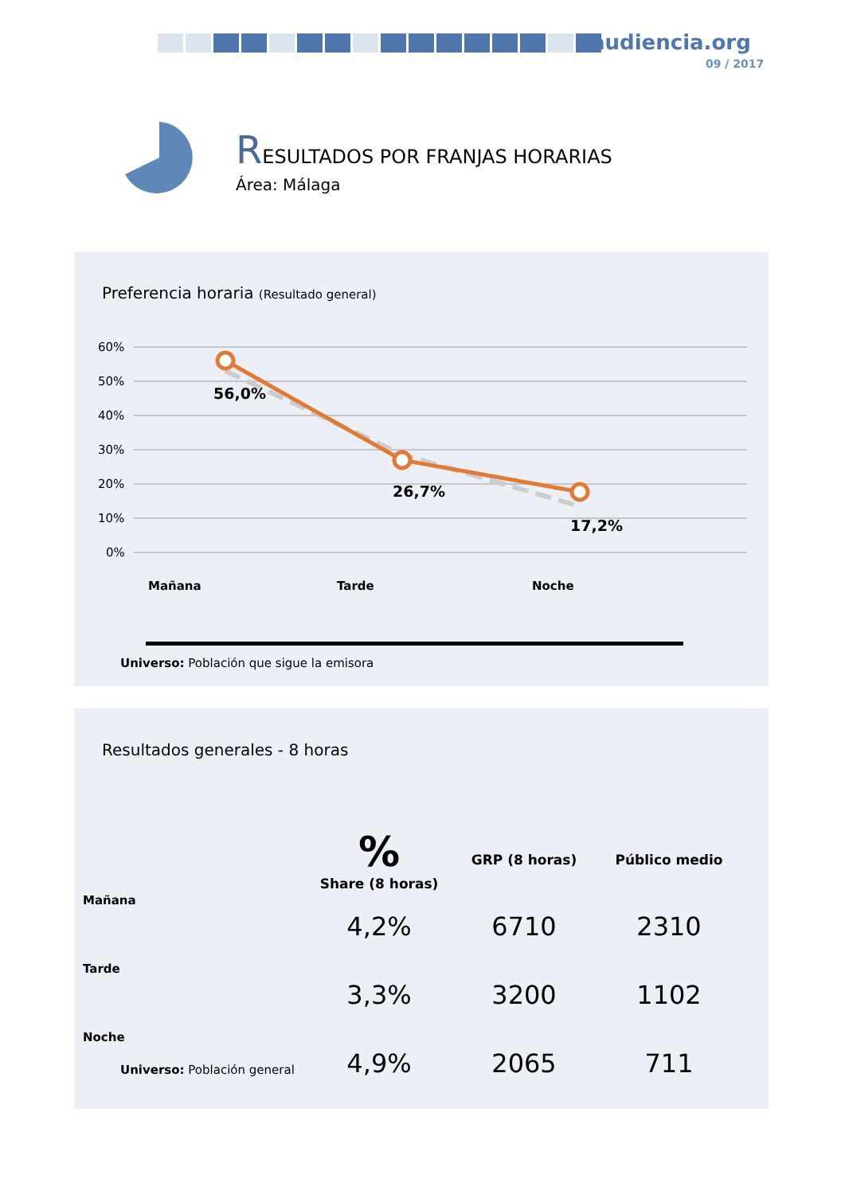audiencia.org
09 / 2017
RESULTADOS POR FRANJAS HORARIAS
Área: Málaga
Preferencia horaria (Resultado general)
60%
50%
40%
30%
20%
10%
0%
56,0%
26,7%
17,2%
Mañana
Tarde
Noche
Universo: Población que sigue la emisora
Resultados generales - 8 horas
| | % Share (8 horas) | GRP (8 horas) | Público medio |
| --- | --- | --- | --- |
| Mañana | 4,2% | 6710 | 2310 |
| Tarde | 3,3% | 3200 | 1102 |
| Noche | 4,9% | 2065 | 711 |
Universo: Población general